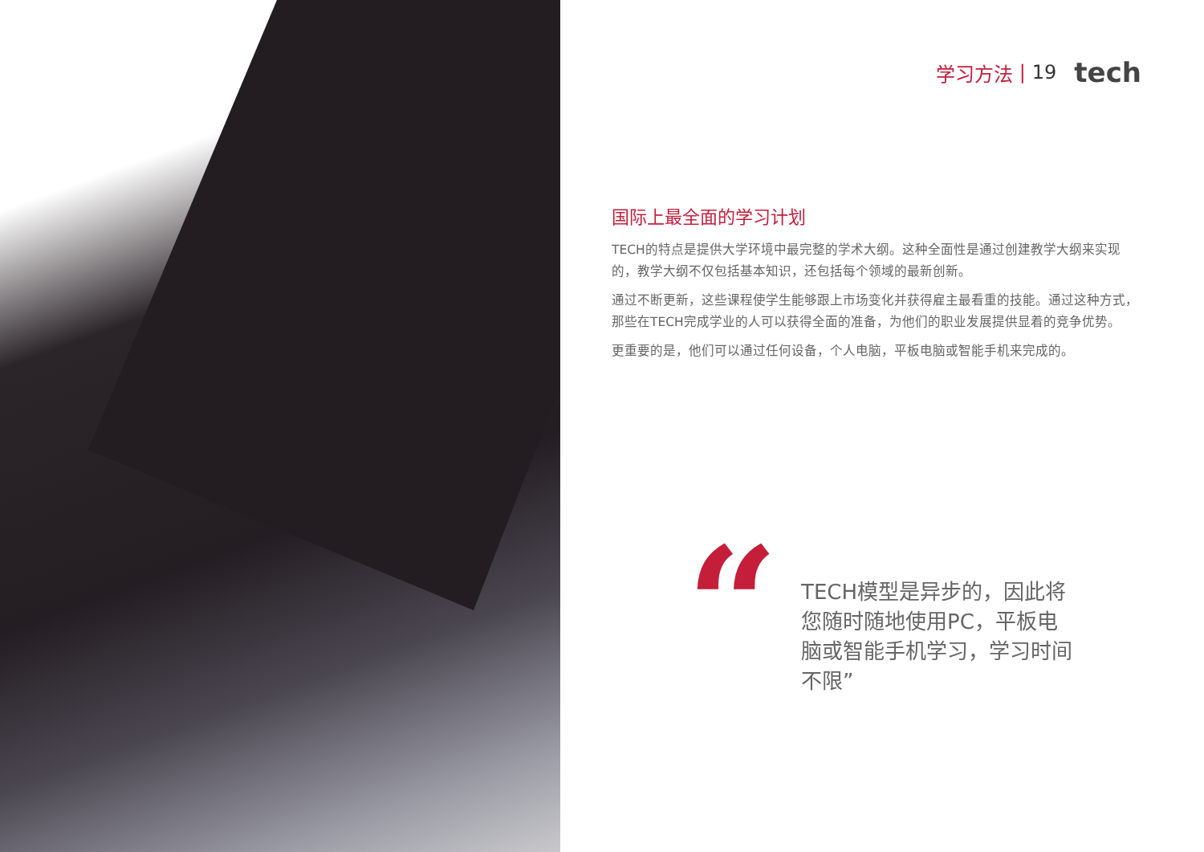学习方法 | 19 tech
国际上最全面的学习计划
TECH的特点是提供大学环境中最完整的学术大纲。这种全面性是通过创建教学大纲来实现的，教学大纲不仅包括基本知识，还包括每个领域的最新创新。
通过不断更新，这些课程使学生能够跟上市场变化并获得雇主最看重的技能。通过这种方式，那些在TECH完成学业的人可以获得全面的准备，为他们的职业发展提供显着的竞争优势。
更重要的是，他们可以通过任何设备，个人电脑，平板电脑或智能手机来完成的。
“
TECH模型是异步的，因此将您随时随地使用PC，平板电脑或智能手机学习，学习时间不限”